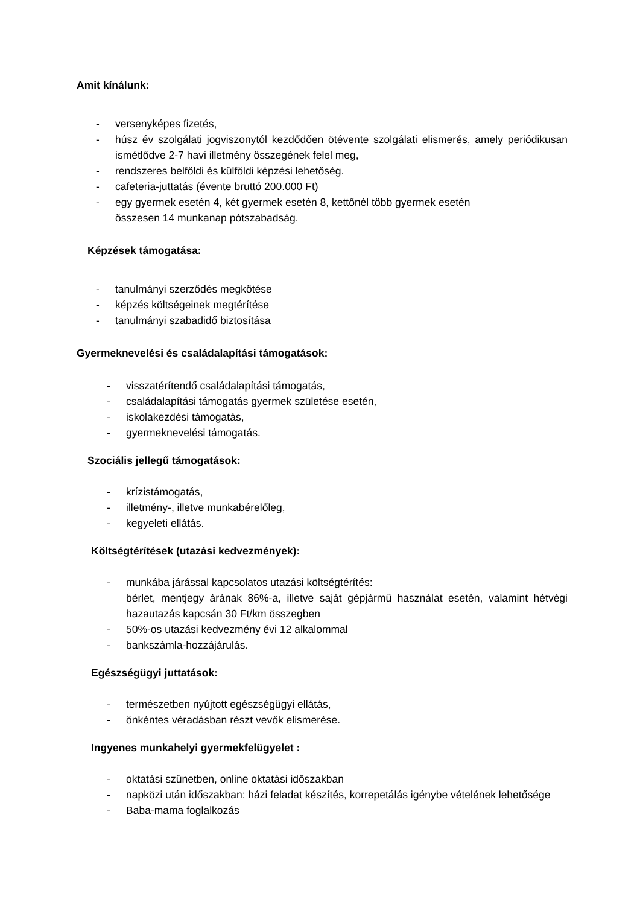Amit kínálunk:
- versenyképes fizetés,
- húsz év szolgálati jogviszonytól kezdődően ötévente szolgálati elismerés, amely periódikusan ismétlődve 2-7 havi illetmény összegének felel meg,
- rendszeres belföldi és külföldi képzési lehetőség.
- cafeteria-juttatás (évente bruttó 200.000 Ft)
- egy gyermek esetén 4, két gyermek esetén 8, kettőnél több gyermek esetén
összesen 14 munkanap pótszabadság.
Képzések támogatása:
- tanulmányi szerződés megkötése
- képzés költségeinek megtérítése
- tanulmányi szabadidő biztosítása
Gyermeknevelési és családalapítási támogatások:
- visszatérítendő családalapítási támogatás,
- családalapítási támogatás gyermek születése esetén,
- iskolakezdési támogatás,
- gyermeknevelési támogatás.
Szociális jellegű támogatások:
- krízistámogatás,
- illetmény-, illetve munkabérelőleg,
- kegyeleti ellátás.
Költségtérítések (utazási kedvezmények):
- munkába járással kapcsolatos utazási költségtérítés:
bérlet, mentjegy árának 86%-a, illetve saját gépjármű használat esetén, valamint hétvégi hazautazás kapcsán 30 Ft/km összegben
- 50%-os utazási kedvezmény évi 12 alkalommal
- bankszámla-hozzájárulás.
Egészségügyi juttatások:
- természetben nyújtott egészségügyi ellátás,
- önkéntes véradásban részt vevők elismerése.
Ingyenes munkahelyi gyermekfelügyelet :
- oktatási szünetben, online oktatási időszakban
- napközi után időszakban: házi feladat készítés, korrepetálás igénybe vételének lehetősége
- Baba-mama foglalkozás